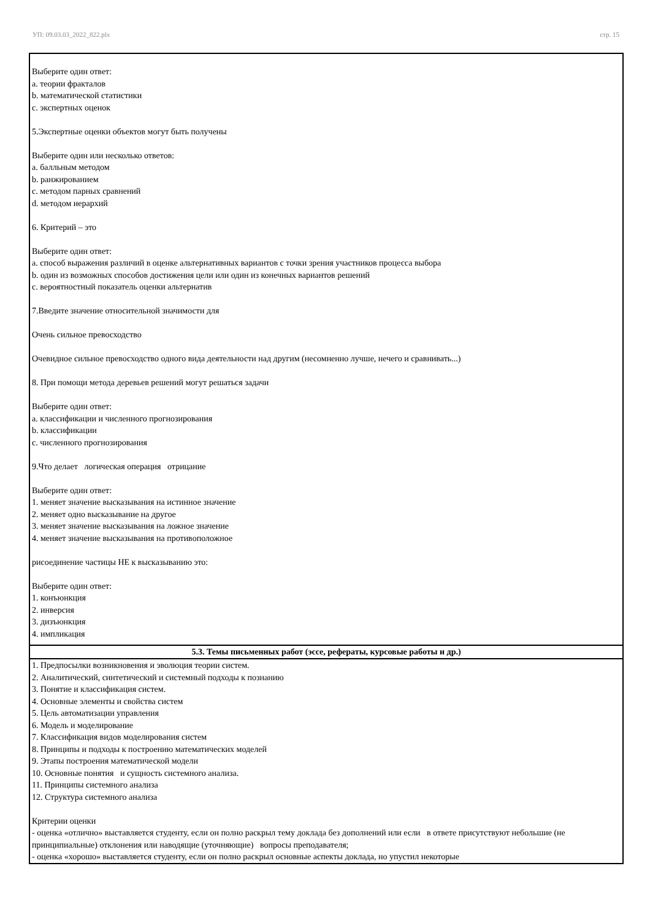УП: 09.03.03_2022_822.plx стр. 15
Выберите один ответ:
a. теории фракталов
b. математической статистики
c. экспертных оценок
5.Экспертные оценки объектов могут быть получены
Выберите один или несколько ответов:
a. балльным методом
b. ранжированием
c. методом парных сравнений
d. методом иерархий
6. Критерий – это
Выберите один ответ:
a. способ выражения различий в оценке альтернативных вариантов с точки зрения участников процесса выбора
b. один из возможных способов достижения цели или один из конечных вариантов решений
c. вероятностный показатель оценки альтернатив
7.Введите значение относительной значимости для
Очень сильное превосходство
Очевидное сильное превосходство одного вида деятельности над другим (несомненно лучше, нечего и сравнивать...)
8. При помощи метода деревьев решений могут решаться задачи
Выберите один ответ:
a. классификации и численного прогнозирования
b. классификации
c. численного прогнозирования
9.Что делает логическая операция отрицание
Выберите один ответ:
1. меняет значение высказывания на истинное значение
2. меняет одно высказывание на другое
3. меняет значение высказывания на ложное значение
4. меняет значение высказывания на противоположное
рисоединение частицы НЕ к высказыванию это:
Выберите один ответ:
1. конъюнкция
2. инверсия
3. дизъюнкция
4. импликация
5.3. Темы письменных работ (эссе, рефераты, курсовые работы и др.)
1. Предпосылки возникновения и эволюция теории систем.
2. Аналитический, синтетический и системный подходы к познанию
3. Понятие и классификация систем.
4. Основные элементы и свойства систем
5. Цель автоматизации управления
6. Модель и моделирование
7. Классификация видов моделирования систем
8. Принципы и подходы к построению математических моделей
9. Этапы построения математической модели
10. Основные понятия и сущность системного анализа.
11. Принципы системного анализа
12. Структура системного анализа
Критерии оценки
- оценка «отлично» выставляется студенту, если он полно раскрыл тему доклада без дополнений или если в ответе присутствуют небольшие (не принципиальные) отклонения или наводящие (уточняющие) вопросы преподавателя;
- оценка «хорошо» выставляется студенту, если он полно раскрыл основные аспекты доклада, но упустил некоторые